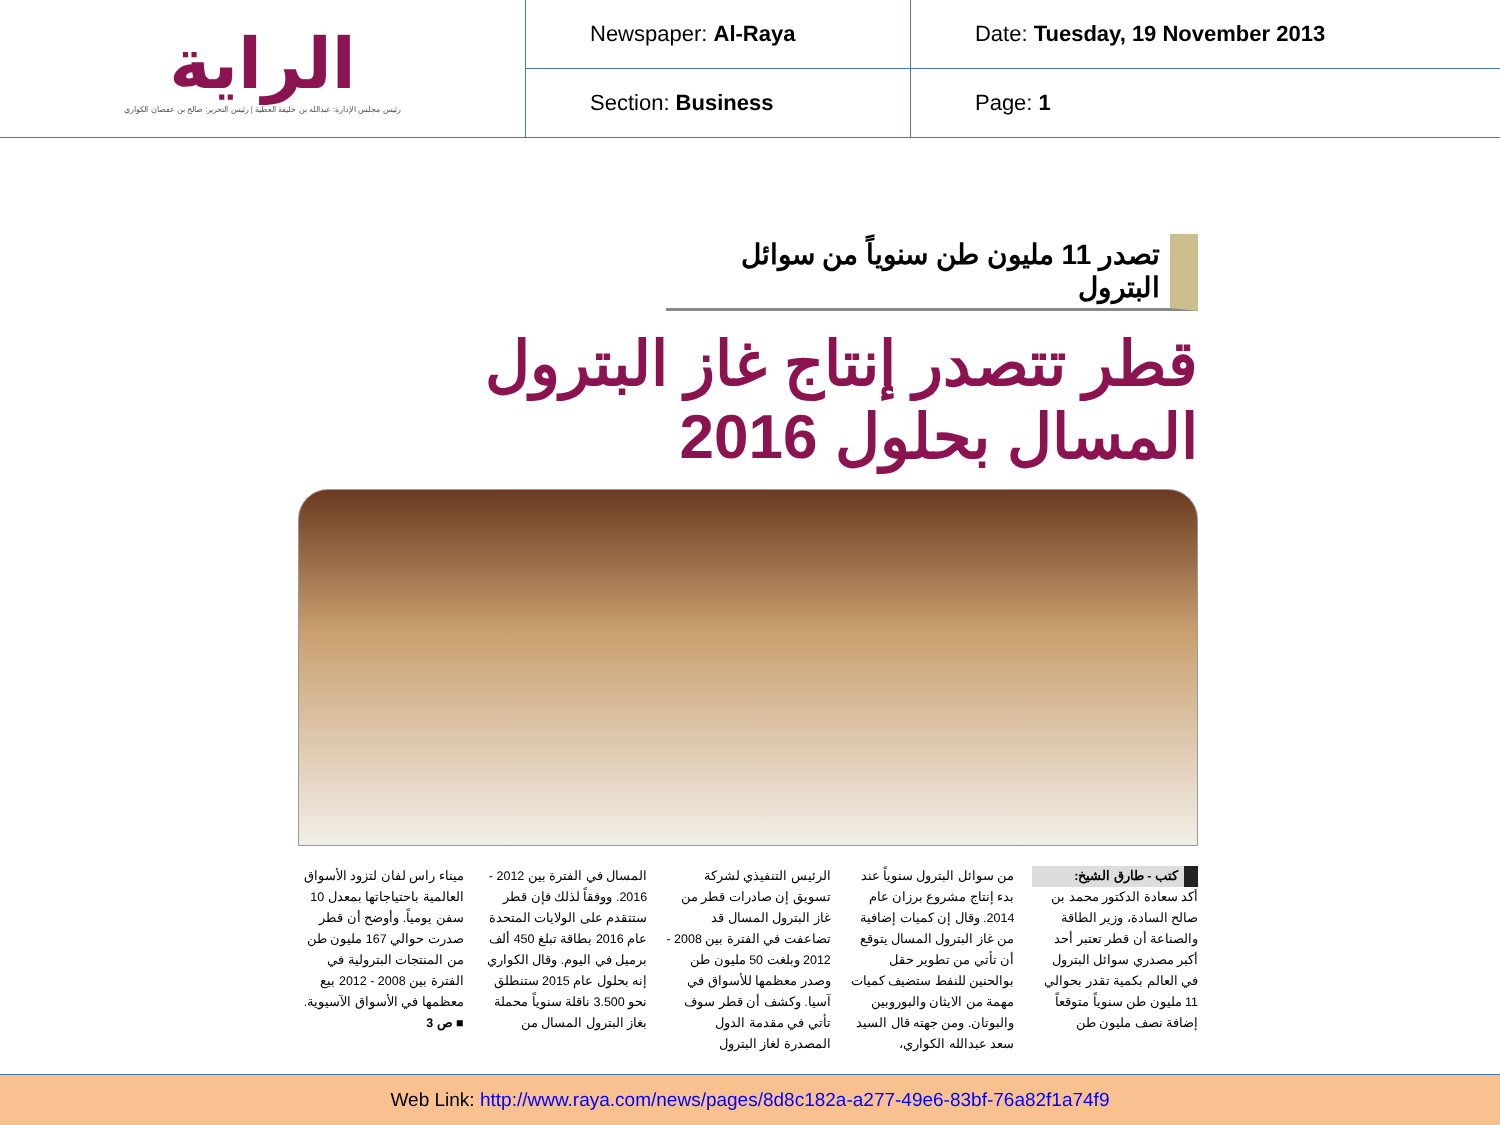| الراية رئيس مجلس الإدارة: عبدالله بن خليفة العطية / رئيس التحرير: صالح بن عفصان الكواري | Newspaper: Al-Raya | Date: Tuesday, 19 November 2013 |
| | Section: Business | Page: 1 |
تصدر 11 مليون طن سنوياً من سوائل البترول
قطر تتصدر إنتاج غاز البترول المسال بحلول 2016
كتب - طارق الشيخ:
أكد سعادة الدكتور محمد بن صالح السادة، وزير الطاقة والصناعة أن قطر تعتبر أحد أكبر مصدري سوائل البترول في العالم بكمية تقدر بحوالي 11 مليون طن سنوياً متوقعاً إضافة نصف مليون طن
من سوائل البترول سنوياً عند بدء إنتاج مشروع برزان عام 2014. وقال إن كميات إضافية من غاز البترول المسال يتوقع أن تأتي من تطوير حقل بوالحنين للنفط ستضيف كميات مهمة من الايثان والبوروبين والبوتان. ومن جهته قال السيد سعد عبدالله الكواري،
الرئيس التنفيذي لشركة تسويق إن صادرات قطر من غاز البترول المسال قد تضاعفت في الفترة بين 2008 - 2012 وبلغت 50 مليون طن وصدر معظمها للأسواق في آسيا. وكشف أن قطر سوف تأتي في مقدمة الدول المصدرة لغاز البترول
المسال في الفترة بين 2012 - 2016. ووفقاً لذلك فإن قطر ستتقدم على الولايات المتحدة عام 2016 بطاقة تبلغ 450 ألف برميل في اليوم. وقال الكواري إنه بحلول عام 2015 ستنطلق نحو 3.500 ناقلة سنوياً محملة بغاز البترول المسال من
ميناء راس لفان لتزود الأسواق العالمية باحتياجاتها بمعدل 10 سفن يومياً. وأوضح أن قطر صدرت حوالي 167 مليون طن من المنتجات البترولية في الفترة بين 2008 - 2012 بيع معظمها في الأسواق الآسيوية.
■ ص 3
Web Link: http://www.raya.com/news/pages/8d8c182a-a277-49e6-83bf-76a82f1a74f9